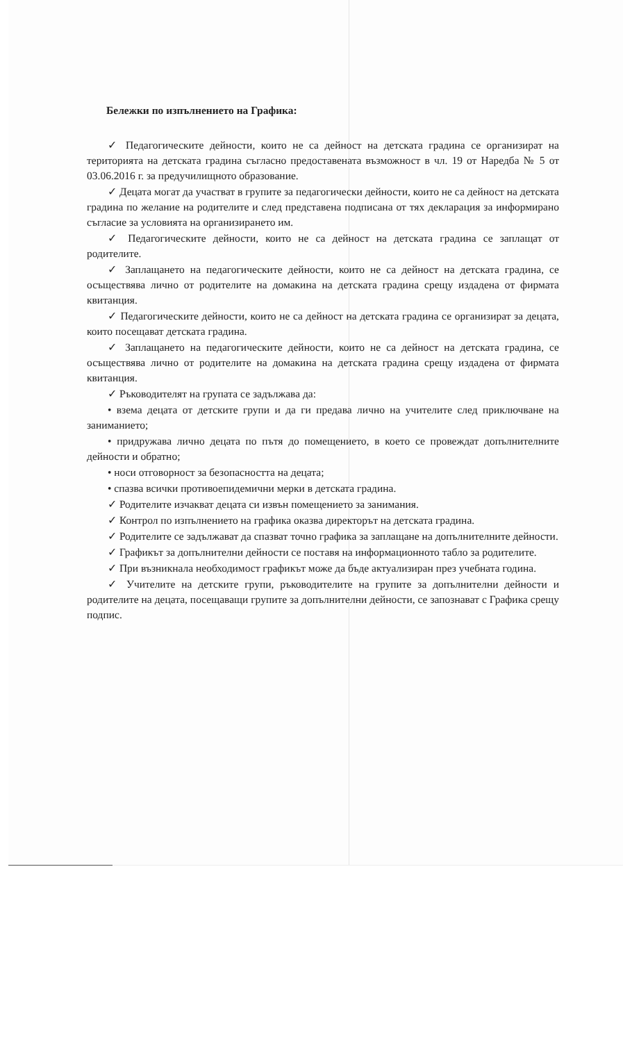Бележки по изпълнението на Графика:
✓ Педагогическите дейности, които не са дейност на детската градина се организират на територията на детската градина съгласно предоставената възможност в чл. 19 от Наредба № 5 от 03.06.2016 г. за предучилищното образование.
✓ Децата могат да участват в групите за педагогически дейности, които не са дейност на детската градина по желание на родителите и след представена подписана от тях декларация за информирано съгласие за условията на организирането им.
✓ Педагогическите дейности, които не са дейност на детската градина се заплащат от родителите.
✓ Заплащането на педагогическите дейности, които не са дейност на детската градина, се осъществява лично от родителите на домакина на детската градина срещу издадена от фирмата квитанция.
✓ Педагогическите дейности, които не са дейност на детската градина се организират за децата, които посещават детската градина.
✓ Заплащането на педагогическите дейности, които не са дейност на детската градина, се осъществява лично от родителите на домакина на детската градина срещу издадена от фирмата квитанция.
✓ Ръководителят на групата се задължава да:
• взема децата от детските групи и да ги предава лично на учителите след приключване на заниманието;
• придружава лично децата по пътя до помещението, в което се провеждат допълнителните дейности и обратно;
• носи отговорност за безопасността на децата;
• спазва всички противоепидемични мерки в детската градина.
✓ Родителите изчакват децата си извън помещението за занимания.
✓ Контрол по изпълнението на графика оказва директорът на детската градина.
✓ Родителите се задължават да спазват точно графика за заплащане на допълнителните дейности.
✓ Графикът за допълнителни дейности се поставя на информационното табло за родителите.
✓ При възникнала необходимост графикът може да бъде актуализиран през учебната година.
✓ Учителите на детските групи, ръководителите на групите за допълнителни дейности и родителите на децата, посещаващи групите за допълнителни дейности, се запознават с Графика срещу подпис.